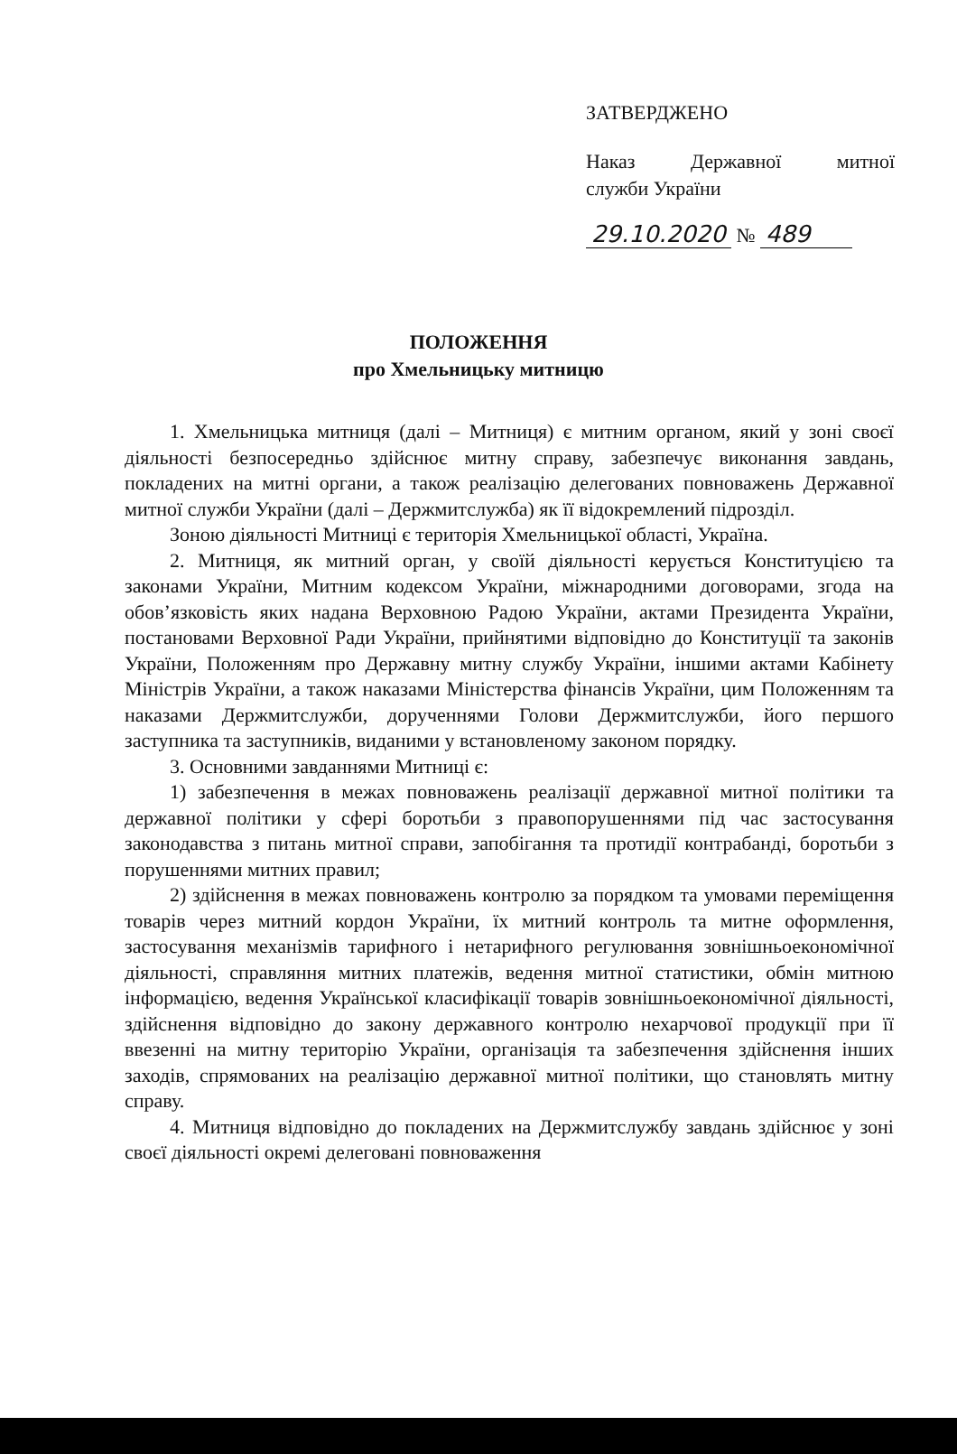ЗАТВЕРДЖЕНО
Наказ Державної митної
служби України
29.10.2020 № 489
ПОЛОЖЕННЯ
про Хмельницьку митницю
1. Хмельницька митниця (далі – Митниця) є митним органом, який у зоні своєї діяльності безпосередньо здійснює митну справу, забезпечує виконання завдань, покладених на митні органи, а також реалізацію делегованих повноважень Державної митної служби України (далі – Держмитслужба) як її відокремлений підрозділ.
Зоною діяльності Митниці є територія Хмельницької області, Україна.
2. Митниця, як митний орган, у своїй діяльності керується Конституцією та законами України, Митним кодексом України, міжнародними договорами, згода на обов’язковість яких надана Верховною Радою України, актами Президента України, постановами Верховної Ради України, прийнятими відповідно до Конституції та законів України, Положенням про Державну митну службу України, іншими актами Кабінету Міністрів України, а також наказами Міністерства фінансів України, цим Положенням та наказами Держмитслужби, дорученнями Голови Держмитслужби, його першого заступника та заступників, виданими у встановленому законом порядку.
3. Основними завданнями Митниці є:
1) забезпечення в межах повноважень реалізації державної митної політики та державної політики у сфері боротьби з правопорушеннями під час застосування законодавства з питань митної справи, запобігання та протидії контрабанді, боротьби з порушеннями митних правил;
2) здійснення в межах повноважень контролю за порядком та умовами переміщення товарів через митний кордон України, їх митний контроль та митне оформлення, застосування механізмів тарифного і нетарифного регулювання зовнішньоекономічної діяльності, справляння митних платежів, ведення митної статистики, обмін митною інформацією, ведення Української класифікації товарів зовнішньоекономічної діяльності, здійснення відповідно до закону державного контролю нехарчової продукції при її ввезенні на митну територію України, організація та забезпечення здійснення інших заходів, спрямованих на реалізацію державної митної політики, що становлять митну справу.
4. Митниця відповідно до покладених на Держмитслужбу завдань здійснює у зоні своєї діяльності окремі делеговані повноваження